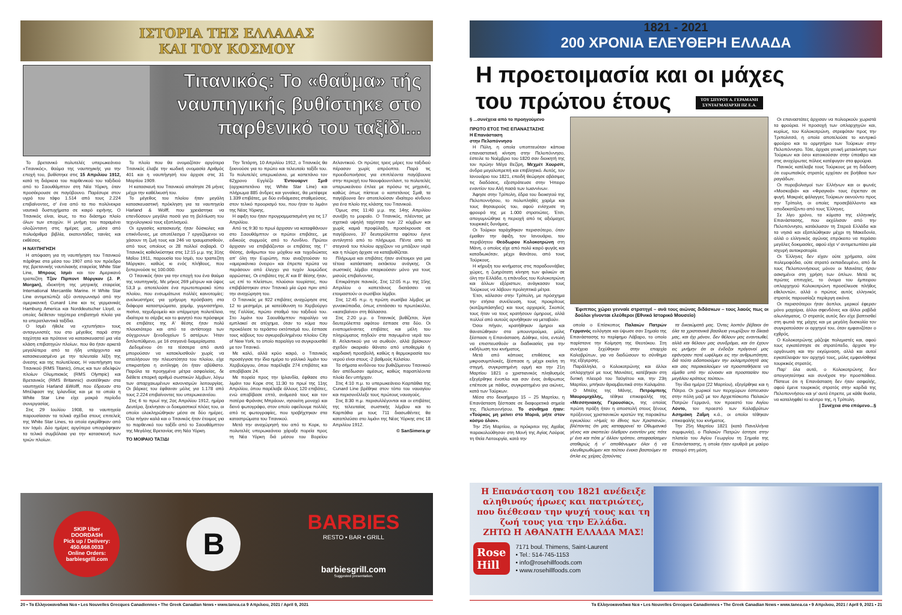ΙΣΤΟΡΙΑ ΤΗΣ ΕΛΛΑΔΑΣ
ΚΑΙ ΤΟΥ ΚΟΣΜΟΥ
Τιτανικός: Το «θαύμα» τής ναυπηγικής βυθίστηκε στο παρθενικό του ταξίδι...
Το βρετανικό πολυτελές υπερωκεάνειο «Τιτανικός», θαύμα της ναυπηγικής για την εποχή του, βυθίστηκε στις 15 Απριλίου 1912, κατά τη διάρκεια του παρθενικού του ταξιδιού από το Σαουθάμπτον στη Νέα Υόρκη, όταν προσέκρουσε σε παγόβουνο. Παρέσυρε στον υγρό του τάφο 1.514 από τους 2.224 επιβαίνοντες, σ' ένα από τα πιο πολύνεκρα ναυτικά δυστυχήματα σε καιρό ειρήνης. Ο Τιτανικός είναι, ίσως, το πιο διάσημο πλοίο όλων των εποχών. Η μνήμη του παραμένει ολοζώντανη στις ημέρες μας, μέσα από πολυάριθμα βιβλία, εκατοντάδες ταινίες και εκθέσεις.
Η ΝΑΥΠΗΓΗΣΗ
Η απόφαση για τη ναυπήγηση του Τιτανικού πάρθηκε στα μέσα του 1907 από τον πρόεδρο της βρετανικής ναυτιλιακής εταιρείας White Star Line, Μπρους Ισμέι και τον Αμερικανό τραπεζίτη Τζον Πίρποντ Μόργκαν (J. P. Morgan), ιδιοκτήτη της μητρικής εταιρείας International Mercantile Marine. Η White Star Line αντιμετώπιζε οξύ ανταγωνισμό από την αμερικανική Cunard Line και τις γερμανικές Hamburg America και Norddeutscher Lloyd, οι οποίες διέθεταν ταχύτερα επιβατηγά πλοία για τα υπερατλαντικά ταξίδια.
Ο Ισμέι ήθελε να «χτυπήσει» τους ανταγωνιστές του στο μέγεθος παρά στην ταχύτητα και πρότεινε να κατασκευαστεί μια νέα κλάση επιβατηγών πλοίων, που θα ήταν αρκετά μεγαλύτερα από τα ήδη υπάρχοντα και κατασκευασμένα με την τελευταία λέξη της άνεσης και της πολυτέλειας. Η ναυπήγηση του Τιτανικού (RMS Titanic), όπως και των αδελφών πλοίων Ολυμπιακός (RMS Olympic) και Βρετανικός (RMS Britannic) ανατέθηκαν στα ναυπηγεία Harland &Wolff, που έδρευαν στο Μπέλφαστ της Ιρλανδίας και με τα οποία η White Star Line είχε μακρά περίοδο συνεργασίας.
Στις 29 Ιουλίου 1908, τα ναυπηγεία παρουσίασαν τα τελικά σχέδια στους επιτελείς της White Star Lines, τα οποία εγκρίθηκαν από τον Ισμέι. Δύο ημέρες αργότερα υπογράφηκαν τα τελικά συμβόλαια για την κατασκευή των τριών πλοίων.
Το πλοίο που θα ονομαζόταν αργότερα Τιτανικός έλαβε την κωδική ονομασία Αριθμός 401 και η ναυπήγησή του άρχισε στις 31 Μαρτίου 1909.
Η κατασκευή του Τιτανικού απαίτησε 26 μήνες μέχρι την καθέλκυσή του.
Το μέγεθος του πλοίου ήταν μεγάλη κατασκευαστική πρόκληση για τα ναυπηγεία Harland & Wolff, που χρειάστηκε να επενδύσουν μεγάλα ποσά για τη βελτίωση του τεχνολογικού τους εξοπλισμού.
Οι εργασίες κατασκευής ήταν δύσκολες και επικίνδυνες, με αποτέλεσμα 7 εργαζόμενοι να χάσουν τη ζωή τους και 246 να τραυματισθούν, από τους οποίους οι 28 πολλοί σοβαρά. Ο Τιτανικός καθελκύστηκε στις 12:15 μ.μ. της 31ης Μαΐου 1911, παρουσία του Ισμέι, του τραπεζίτη Μόργκαν, καθώς κι ενός πλήθους, που ξεπερνούσε τις 100.000.
Ο Τιτανικός ήταν για την εποχή του ένα θαύμα της ναυπηγικής. Με μήκος 269 μέτρων και ύψος 53,3 μ. αποτελούσε ένα πρωτοποριακό τύπο πλοίου, που ενσωμάτωνε πολλές καινοτομίες: ανελκυστήρες για γρήγορη πρόσβαση στα διάφορα καταστρώματα, χαμάμ, γυμναστήριο, πισίνα, ταχυδρομείο και υπέρμετρη πολυτέλεια, ιδιαίτερα το σέρβις και το φαγητό που πρόσφερε σε επιβάτες της Α' θέσης ήταν πολύ πλουσιότερο και από τα αντίστοιχα των σύγχρονων ξενοδοχείων 5 αστέρων. Ήταν διπλοπύθμενο, με 16 στεγανά διαμερίσματα.
Δεδομένου ότι τα τέσσερα από αυτά μπορούσαν να κατακλυσθούν χωρίς να απειλήσουν την πλευστότητα του πλοίου, είχε επικρατήσει η αντίληψη ότι ήταν αβύθιστο. Παρόλα τα προηγμένα μέτρα ασφαλείας, δε διέθετε επαρκή αριθμό σωστικών λέμβων, λόγω των απαρχαιωμένων κανονισμών λειτουργίας. Οι βάρκες του έφθαναν μόλις για 1.178 από τους 2.224 επιβαίνοντες του υπερωκεανείου.
Στις 6 το πρωί της 2ας Απριλίου 1912, ημέρα Δευτέρα, ξεκίνησαν οι δοκιμαστικοί πλόες του, οι οποίοι ολοκληρώθηκαν μέσα σε δύο ημέρες. Όλα πήγαν καλά και ο Τιτανικός ήταν έτοιμος για το παρθενικό του ταξίδι από το Σαουθάμπτον της Μεγάλης Βρετανίας στη Νέα Υόρκη.
ΤΟ ΜΟΙΡΑΙΟ ΤΑΞΙΔΙ
Την Τετάρτη, 10 Απριλίου 1912, ο Τιτανικός θα ξεκινούσε για το πρώτο και τελευταίο ταξίδι του. Το πολυτελές υπερωκέανιο, με καπετάνιο τον 62χρονο Εγγλέζο Έντουαρντ Σμιθ (αρχικαπετάνιο της White Star Line) και πλήρωμα 885 άνδρες και γυναίκες, θα μετέφερε 1.339 επιβάτες, με δύο ενδιάμεσες σταθμεύσεις, στον τελικό προορισμό του, που ήταν το λιμάνι της Νέας Υόρκης.
Η αφιξη του ήταν προγραμματισμένη για τις 17 Απριλίου.
Από τις 9:30 το πρωί άρχισαν να καταφθάνουν στο Σαουθάμπτον οι πρώτοι επιβάτες, με ειδικούς συρμούς από το Λονδίνο. Πρώτοι άρχισαν να επιβιβάζονται οι επιβάτες της Γ' Θέσης, άνθρωποι του μόχθου και τυχοδιώκτες απ' όλη την Ευρώπη, που αναζητούσαν το «αμερικάνικο όνειρο» και έπρεπε πρώτα να περάσουν από έλεγχο για τυχόν λοιμώδεις αρρώστιες. Οι επιβάτες της Α' και Β' θέσης ήταν, ως επί το πλείστων, πλούσιοι τουρίστες, που επιβιβάστηκαν στον Τιτανικό μία ώρα πριν από την αναχώρηση του.
Ο Τιτανικός με 922 επιβάτες αναχώρησε στις 12 το μεσημέρι, με κατεύθυνση το Χερβούργο της Γαλλίας, πρώτο σταθμό του ταξιδιού του. Στο λιμάνι του Σαουθάμπτον παραλίγο να εμπλακεί σε ατύχημα, όταν το κύμα που προκάλεσε το τεράστιο εκτόπισμά του, έσπασε τους κάβους του αγκυροβολημένου πλοίου City of New York, το οποίο παραλίγο να συγκρουσθεί με τον Τιτανικό.
Με καλό, αλλά κρύο καιρό, ο Τιτανικός προσέγγισε την ίδια ημέρα το γαλλικό λιμάνι του Χερβούργου, όπου παρέλαβε 274 επιβάτες και αποβίβασε 24.
Με πορεία προς την Ιρλανδία, έφθασε στο λιμάνι του Κορκ στις 11:30 το πρωί της 11ης Απριλίου, όπου παρέλαβε άλλους 120 επιβάτες, ενώ αποβίβασε επτά, ανάμεσά τους και τον πατέρα Φράνσις Μπράουν, ιησουίτη μοναχό και δεινό φωτογράφο, στον οποίο οφείλουμε πολλές από τις φωτογραφίες, που τραβήχτηκαν στα καταστρώματα του Τιτανικού.
Μετά την αναχώρησή του από το Κορκ, το πολυτελές υπερωκεάνειο χάραξε πορεία προς τη Νέα Υόρκη διά μέσου του Βορείου Ατλαντικού. Οι πρώτες τρεις μέρες του ταξιδιού πέρασαν χωρίς απρόοπτα. Παρά τις προειδοποιήσεις για επιπλέοντα παγόβουνα στην περιοχή του Νιουφάουντλαντ, το πολυτελές υπερωκεάνειο έπλεε με πρόσω τις μηχανές, καθώς όπως πίστευε ο καπετάνιος Σμιθ, τα παγόβουνα δεν αποτελούσαν ιδιαίτερο κίνδυνο για ένα πλοίο της κλάσης του Τιτανικού.
Όμως στις 11:40 μ.μ. της 14ης Απριλίου συνέβη το μοιραίο. Ο Τιτανικός, πλέοντας με σχετικά υψηλή ταχύτητα των 22 κόμβων και χωρίς καμιά προφύλαξη, προσέκρουσε σε παγόβουνο, 37 δευτερόλεπτα αφότου έγινε αντιληπτό από το πλήρωμα. Πέντε από τα στεγανά του πλοίου αρχίζουν να μπάζουν νερά και η πλώρη άρχισε να καταβυθίζεται.
Πλήρωμα και επιβάτες ήταν ανέτοιμοι για μια τέτοια κατάσταση εκτάκτου ανάγκης. Οι σωστικές λέμβοι επαρκούσαν μόνο για τους μισούς επιβαίνοντες.
Επικράτησε πανικός. Στις 12:05 π.μ. της 15ης Απριλίου ο καπετάνιος διατάσσει να ετοιμαστούν οι σωσίβιοι λέμβοι.
Στις 12:45 π.μ. η πρώτη σωσίβια λέμβος με γυναικόπαιδα, όπως επιτάσσει το πρωτόκολλο, «κατεβαίνει» στη θάλασσα.
Στις 2:20 μ.μ. ο Τιτανικός βυθίζεται, λίγα δευτερόλεπτα αφότου έσπασε στα δύο. Οι εναπομείναντες επιβάτες και μέλη του πληρώματος πηδούν στα παγωμένα νερά του Β. Ατλαντικού για να σωθούν, αλλά βρίσκουν σχεδόν ακαριαίο θάνατο από υποθερμία ή καρδιακή προσβολή, καθώς η θερμοκρασία του νερού είναι στους -2 βαθμούς Κελσίου.
Τα σήματα κινδύνου του βυθιζόμενου Τιτανικού δεν απέδωσαν αμέσως, καθώς παραπλέοντα πλοία δεν υπήρχαν.
Στις 4:10 π.μ. το υπερωκεάνειο Καρπάθια της Cunard Line βρέθηκε στον τόπο του ναυαγίου και περισυνέλλεξε τους πρώτους ναυαγούς.
Στις 8:30 π.μ. περισυλλέγονται και οι επιβάτες της τελευταίας σωστικής λέμβου και το Καρπάθια με τους 711 διασωθέντες θα καταπλεύσει στο λιμάνι της Νέας Υόρκης στις 18 Απριλίου 1912.
© SanSimera.gr
SKIP Uber
DOORDASH
Pick up / Delivery:
450.668.0033
Online Orders:
barbiesgrill.com
B
BARBIES
RESTO • BAR • GRILL
barbiesgrill.com
Suggested presentation.
20 • Τα Ελληνοκαναδικα Νεα • Les Nouvelles Grecques Canadiennes • The Greek Canadian News • www.tanea.ca 9 Απριλιου, 2021 / April 9, 2021
1821 - 2021
200 ΧΡΟΝΙΑ ΕΛΕΥΘΕΡΗ ΕΛΛΑΔΑ
Η προετοιμασία και οι μάχες
του πρώτου έτους ΤΟΥ ΣΠΥΡΟΥ Α. ΓΕΡΑΜΑΝΗ
ΣΥΝΤΑΓΜΑΤΑΡΧΗ ΠΖ Ε.Α.
§ ...συνέχεια από το προηγούμενο
ΠΡΩΤΟ ΕΤΟΣ ΤΗΣ ΕΠΑΝΑΣΤΑΣΗΣ
Η Επανάσταση
στην Πελοπόννησο
Η Πύλη, η οποία υποπτευόταν κάποια επαναστατική κίνηση στην Πελοπόννησο, έστειλε το Νοέμβριο του 1820 σαν διοικητή της τον πρώην Μέγα Βεζίρη, Μεχμέτ Χουρσίτ, άνδρα μεγαλοπρεπή και επιβλητικό. Αυτός, τον Ιανουάριο του 1821, επειδή θεώρησε αβάσιμες τις διαδόσεις, εξεστράτευσε στην Ήπειρο εναντίον του Αλή πασά των Ιωαννίνων.
Άφησε στην Τρίπολη, έδρα του διοικητού της Πελοποννήσου, το πολυπληθές χαρέμι και τους θησαυρούς του, αφού ενίσχυσε τη φρουρά της με 1.000 στρατιώτες. Έτσι, απογυμνώθηκε η περιοχή από τις αξιόμαχες τουρκικές δυνάμεις.
Οι Τούρκοι ταράχθηκαν περισσότερο, όταν έμαθαν την άφιξη, τον Ιανουάριο, του περιβόητου Θεόδωρου Κολοκοτρώνη στη Μάνη, ο οποίος είχε από πολύ καιρό φυγάς και καταδιωκόταν, μέχρι θανάτου, από τους Τούρκους.
Η κήρυξη του κινήματος στις παραδουνάβιες χώρες, η ζωηρότατη κίνηση των φιλικών σε όλη την Ελλάδα, η επάνοδος του Κολοκοτρώνη και άλλων εξόριστων, ανάγκασαν τους Τούρκους να λάβουν προληπτικά μέτρα.
Έτσι, κάλεσαν στην Τρίπολη, με πρόσχημα την ετήσια συνέλευση, τους προκρίτους (κοτζαμπάσηδες) και τους αρχιερείς. Σκοπός τους ήταν να τους κρατήσουν όμηρους, αλλά πολλοί από αυτούς αρνήθηκαν να μεταβούν.
Όσοι πήγαν, κρατήθηκαν όμηροι και θανατώθηκαν στα μπουντρούμια, μόλις ξέσπασε η Επανάσταση. Δόθηκε, τότε, εντολή να επισπευσθούν οι διαδικασίες για την εκδήλωση του κινήματος.
Μετά από κάποιες επιθέσεις και μικροσυμπλοκές, ξέσπασε η, μέχρι εκείνη τη στιγμή, συγκρατημένη ορμή και την 21η Μαρτίου 1821 ο χριστιανικός πληθυσμός εξεγέρθηκε ένοπλα και σαν ένας άνθρωπος επέπεσε με πάθος, συγκρατημένο για αιώνες, κατά των Τούρκων.
Μέσα στο δεκαήμερο 15 – 25 Μαρτίου, η Επανάσταση ξέσπασε σε διαφορετικά σημεία της Πελοποννήσου. Το σύνθημα ήταν: «Τούρκος μη μείνει στο Μοριά, μήτε στον κόσμο όλον».
Την 25η Μαρτίου, οι πρόκριτοι της Αχαΐας παρακολούθησαν στη Μονή της Αγίας Λαύρας τη Θεία Λειτουργία, κατά την
Έφιππος χώρει γενναίε στρατηγέ – ανά τους αιώνας διδάσκων – τους λαούς πως οι δούλοι γίνονται ελεύθεροι (Εθνικό Ιστορικό Μουσείο)
οποία ο Επίσκοπος Παλαιών Πατρών Γερμανός ευλόγησε και ύψωσε σαν Σημαία της Επανάστασης το περίφημο Λάβαρο, το οποίο παρίστανε την Κοίμηση της Θεοτόκου. Στη συνέχεια ξεχύθηκαν στην επαρχία Καλαβρύτων, για να διαδώσουν το σύνθημα της εξέγερσης.
Παράλληλα, ο Κολοκοτρώνης και άλλοι οπλαρχηγοί με τους Μανιάτες, κατέβηκαν στη δυτική πλευρά του Ταϋγέτου και, την 23η Μαρτίου, μπήκαν θριαμβευτικά στην Καλαμάτα.
Ο Μπέης της Μάνης, Πετρόμπεης Μαυρομιχάλης, τέθηκε επικεφαλής της «Μεσσηνιακής Γερουσίας», της οποίας πρώτη πράξη ήταν η αποστολή στους ξένους πρόξενους χριστιανικών κρατών της παρακάτω εγκυκλίου: «Ημείς το έθνος των Χριστιανών, βλέποντες ότι μας καταφρονεί το Οθωμανικό γένος και σκοπεύει όλεθρον εναντίον μας πότε μ' ένα και πότε μ' άλλον τρόπον, απεφασίσαμεν σταθερώς ή ν' αποθάνωμεν όλοι ή να ελευθερωθώμεν και τούτου ένεκα βαστούμεν τα όπλα εις χείρας ζητούντες
τα δικαιώματά μας. Όντες λοιπόν βέβαιοι ότι όλα τα χριστιανικά βασίλεια γνωρίζουν τα δίκαιά μας, και όχι μόνον, δεν θέλουν μας εναντιωθεί, αλλά και θέλουν μας συνδράμει, και ότι έχουν εις μνήμην ότι οι ένδοξοι πρόγονοί μας εφάνησαν ποτέ ωφέλιμοι εις την ανθρωπότητα, διά τούτο ειδοποιούμεν την εκλαμπρότητά σας και σας παρακαλούμεν να προσπαθήσετε να είμεθα υπό την εύνοιαν και προστασίαν του μεγάλου κράτους τούτου».
Την ίδια ημέρα (22 Μαρτίου), εξεγέρθηκε και η Πάτρα. Οι χωρικοί των περιχώρων έσπευσαν στην πόλη μαζί με τον Αρχιεπίσκοπο Παλαιών Πατρών Γερμανό, τον προεστό του Αιγίου Λόντο, τον προεστό των Καλαβρύτων Ασημάκη Ζαΐμη κ.ά., οι οποίοι τέθηκαν επικεφαλής του κινήματος.
Την 25η Μαρτίου 1821 (κατά Πανελλήνια συμφωνία), ο Παλαιών Πατρών έστησε στην πλατεία του Αγίου Γεωργίου τη Σημαία της Επανάστασης, η οποία ήταν ερυθρά με μαύρο σταυρό στη μέση.
Οι επαναστάτες άρχισαν να πολιορκούν χωριστά τα φρούρια. Η προσοχή των οπλαρχηγών και, κυρίως, του Κολοκοτρώνη, στρεφόταν προς την Τριπολιτσά, η οποία αποτελούσε το κεντρικό φρούριο και το ορμητήριο των Τούρκων στην Πελοπόννησο. Τότε, άρχισε γενική μετακίνηση των Τούρκων και όσοι κατοικούσαν στην ύπαιθρο και στις ανοχύρωτες πόλεις κατέφυγαν στα φρούρια.
Πανικός κατέλαβε τους Τούρκους με τη διάδοση ότι ευρωπαϊκός στρατός ερχόταν σε βοήθεια των ραγιάδων.
Οι πυροβολισμοί των Ελλήνων και οι φωνές «Μοσκοβιά» και «Φραγκιά» τους έτρεπαν σε φυγή. Μακριές φάλαγγες Τούρκων εκινούντο προς την Τρίπολη, οι οποίες προσεβάλλοντο και αποδεκατίζοντο από τους Έλληνες.
Σε λίγο χρόνο, τα κύματα της ελληνικής Επανάστασης, που εκχύλισαν από την Πελοπόννησο, κατέκλυσαν τη Στερεά Ελλάδα και τα νησιά και εξαπλώθηκαν μέχρι τη Μακεδονία, αλλά ο ελληνικός αγώνας επρόκειτο να περάσει μεγάλες δοκιμασίες, αφού είχε ν' αντιμετωπίσει μία ισχυρή αυτοκρατορία.
Οι Έλληνες δεν είχαν ούτε χρήματα, ούτε πολεμοφόδια, ούτε στρατό εκπαιδευμένο, από δε τους Πελοποννήσιους μόνον οι Μανιάτες ήσαν ασκημένοι στη χρήση των όπλων. Μετά τις πρώτες επιτυχίες, το όνομα του έμπειρου οπλαρχηγού Κολοκοτρώνη προσέλκυσε πλήθος εθελοντών, αλλά ο πρώτος αυτός ελληνικός στρατός παρουσίαζε περίεργη εικόνα.
Οι περισσότεροι ήταν άοπλοι, μερικοί έφεραν μόνο μαχαίρια, άλλοι σφενδόνες και άλλοι ραβδιά αλωνίσματος. Ο στρατός αυτός δεν είχε βαπτισθεί στη φωτιά της μάχης και με μεγάλη δυσκολία τον συγκρατούσαν οι αρχηγοί του, όταν εμφανιζόταν ο εχθρός.
Ο Κολοκοτρώνης μάζεψε πολεμιστές και, αφού τους εγκατέστησε σε στρατόπεδο, άρχισε την οργάνωση και την εκγύμναση, αλλά και αυτοί εγκατέλειψαν τον αρχηγό τους, μόλις εμφανίσθηκε τουρκικός στρατός.
Παρ' όλα αυτά, ο Κολοκοτρώνης δεν απογοητεύτηκε και συνέχισε την προσπάθεια. Πίστευε ότι η Επανάσταση δεν ήταν ασφαλής, αφού έμενε τουρκικός στρατός στην καρδιά της Πελοποννήσου και γι' αυτό έπρεπε, με κάθε θυσία, να καταληφθεί το κέντρο της, η Τρίπολη.
| Συνέχεια στο επόμενο...§
Η Επανάσταση του 1821 ανέδειξε αληθινούς ήρωες και πατριώτες, που διέθεσαν την ψυχή τους και τη ζωή τους για την Ελλάδα.
ΖΗΤΩ Η ΑΘΑΝΑΤΗ ΕΛΛΑΔΑ ΜΑΣ!
Rose
Hill
7171 boul. Thimens, Saint-Laurent
• Tel.: 514-745-1153
• info@rosehillfoods.com
• www.rosehillfoods.com
Τα Ελληνοκαναδικα Νεα • Les Nouvelles Grecques Canadiennes • The Greek Canadian News • www.tanea.ca • 9 Απριλιου, 2021 / April 9, 2021 • 21